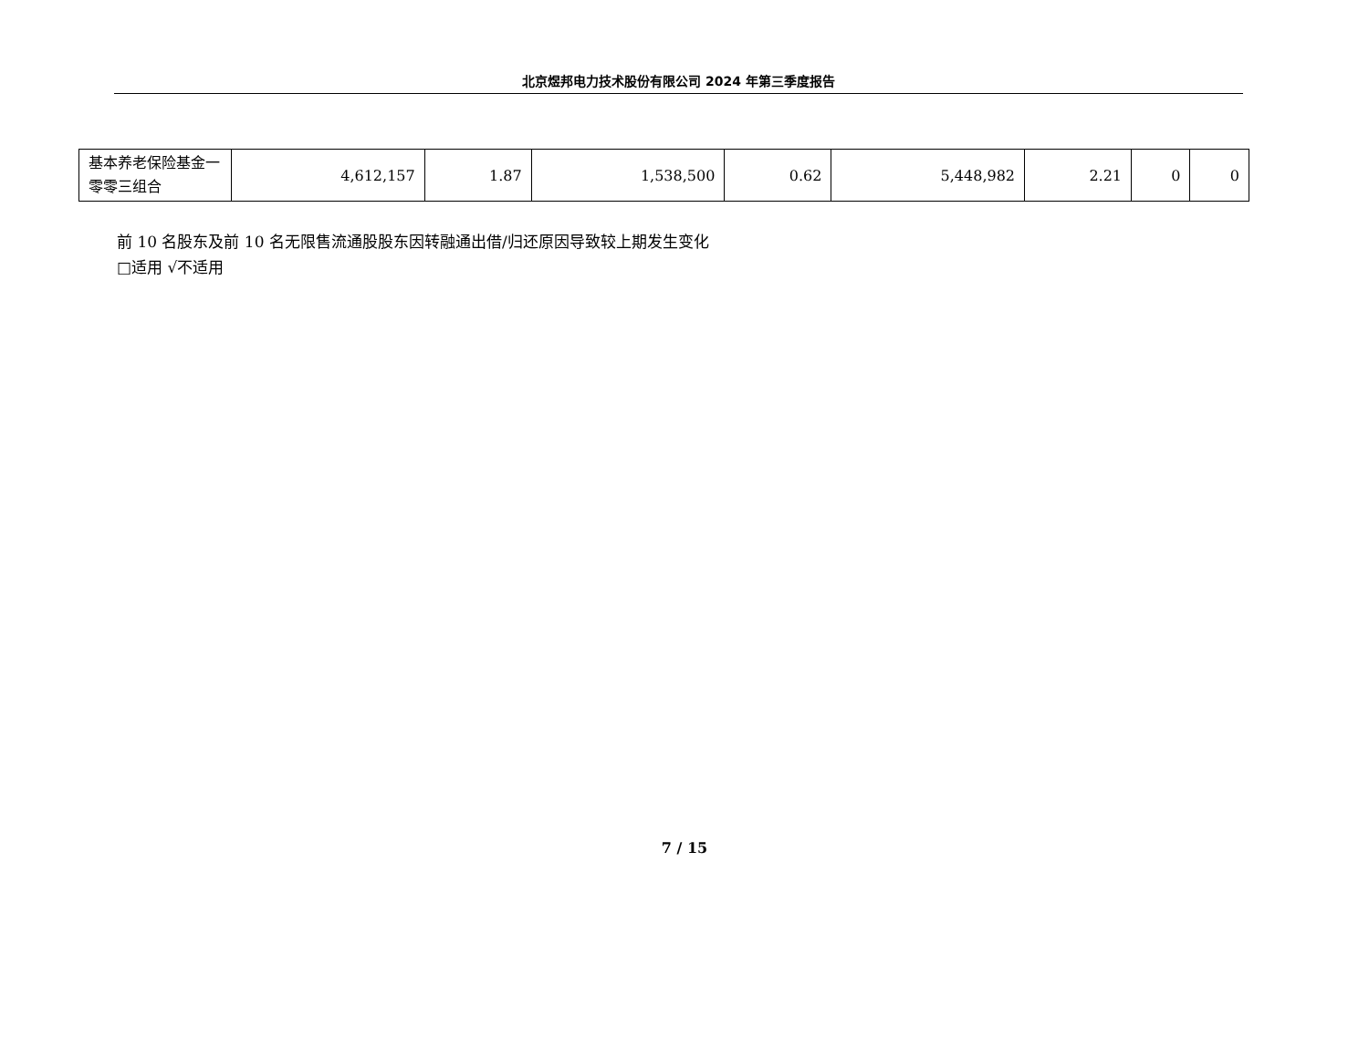北京煜邦电力技术股份有限公司 2024 年第三季度报告
| 基本养老保险基金一零零三组合 | 4,612,157 | 1.87 | 1,538,500 | 0.62 | 5,448,982 | 2.21 | 0 | 0 |
前 10 名股东及前 10 名无限售流通股股东因转融通出借/归还原因导致较上期发生变化
□适用 √不适用
7 / 15